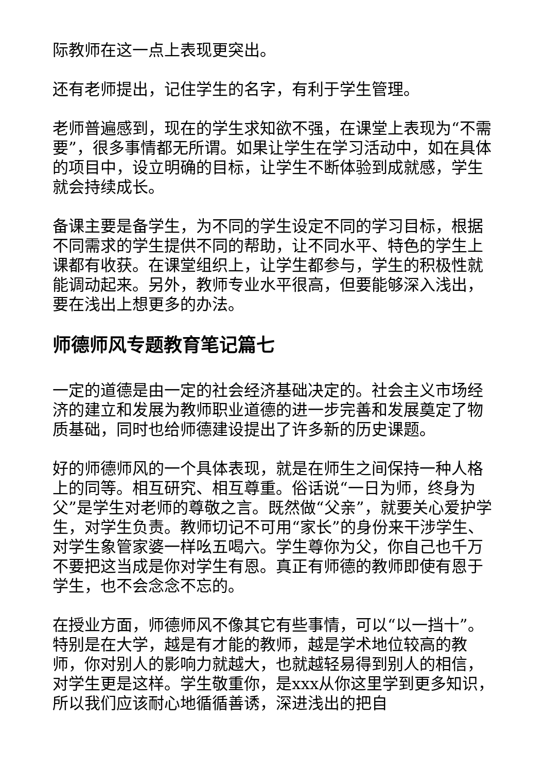际教师在这一点上表现更突出。
还有老师提出，记住学生的名字，有利于学生管理。
老师普遍感到，现在的学生求知欲不强，在课堂上表现为“不需要”，很多事情都无所谓。如果让学生在学习活动中，如在具体的项目中，设立明确的目标，让学生不断体验到成就感，学生就会持续成长。
备课主要是备学生，为不同的学生设定不同的学习目标，根据不同需求的学生提供不同的帮助，让不同水平、特色的学生上课都有收获。在课堂组织上，让学生都参与，学生的积极性就能调动起来。另外，教师专业水平很高，但要能够深入浅出，要在浅出上想更多的办法。
师德师风专题教育笔记篇七
一定的道德是由一定的社会经济基础决定的。社会主义市场经济的建立和发展为教师职业道德的进一步完善和发展奠定了物质基础，同时也给师德建设提出了许多新的历史课题。
好的师德师风的一个具体表现，就是在师生之间保持一种人格上的同等。相互研究、相互尊重。俗话说“一日为师，终身为父”是学生对老师的尊敬之言。既然做“父亲”，就要关心爱护学生，对学生负责。教师切记不可用“家长”的身份来干涉学生、对学生象管家婆一样吆五喝六。学生尊你为父，你自己也千万不要把这当成是你对学生有恩。真正有师德的教师即使有恩于学生，也不会念念不忘的。
在授业方面，师德师风不像其它有些事情，可以“以一挡十”。特别是在大学，越是有才能的教师，越是学术地位较高的教师，你对别人的影响力就越大，也就越轻易得到别人的相信，对学生更是这样。学生敬重你，是xxx从你这里学到更多知识，所以我们应该耐心地循循善诱，深进浅出的把自